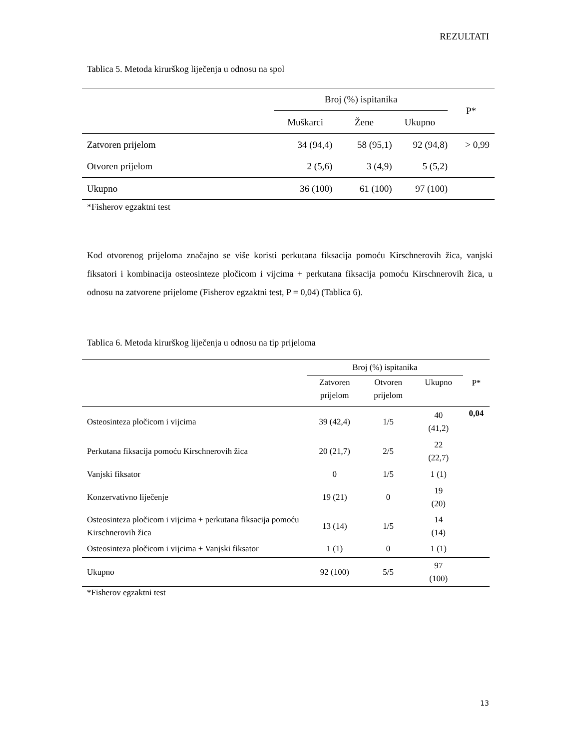REZULTATI
Tablica 5. Metoda kirurškog liječenja u odnosu na spol
| | Broj (%) ispitanika | | | P* |
| --- | --- | --- | --- | --- |
| | Muškarci | Žene | Ukupno | |
| Zatvoren prijelom | 34 (94,4) | 58 (95,1) | 92 (94,8) | > 0,99 |
| Otvoren prijelom | 2 (5,6) | 3 (4,9) | 5 (5,2) | |
| Ukupno | 36 (100) | 61 (100) | 97 (100) | |
*Fisherov egzaktni test
Kod otvorenog prijeloma značajno se više koristi perkutana fiksacija pomoću Kirschnerovih žica, vanjski fiksatori i kombinacija osteosinteze pločicom i vijcima + perkutana fiksacija pomoću Kirschnerovih žica, u odnosu na zatvorene prijelome (Fisherov egzaktni test, P = 0,04) (Tablica 6).
Tablica 6. Metoda kirurškog liječenja u odnosu na tip prijeloma
| | Broj (%) ispitanika | | | P* |
| --- | --- | --- | --- | --- |
| | Zatvoren prijelom | Otvoren prijelom | Ukupno | |
| Osteosinteza pločicom i vijcima | 39 (42,4) | 1/5 | 40 (41,2) | 0,04 |
| Perkutana fiksacija pomoću Kirschnerovih žica | 20 (21,7) | 2/5 | 22 (22,7) | |
| Vanjski fiksator | 0 | 1/5 | 1 (1) | |
| Konzervativno liječenje | 19 (21) | 0 | 19 (20) | |
| Osteosinteza pločicom i vijcima + perkutana fiksacija pomoću Kirschnerovih žica | 13 (14) | 1/5 | 14 (14) | |
| Osteosinteza pločicom i vijcima + Vanjski fiksator | 1 (1) | 0 | 1 (1) | |
| Ukupno | 92 (100) | 5/5 | 97 (100) | |
*Fisherov egzaktni test
13